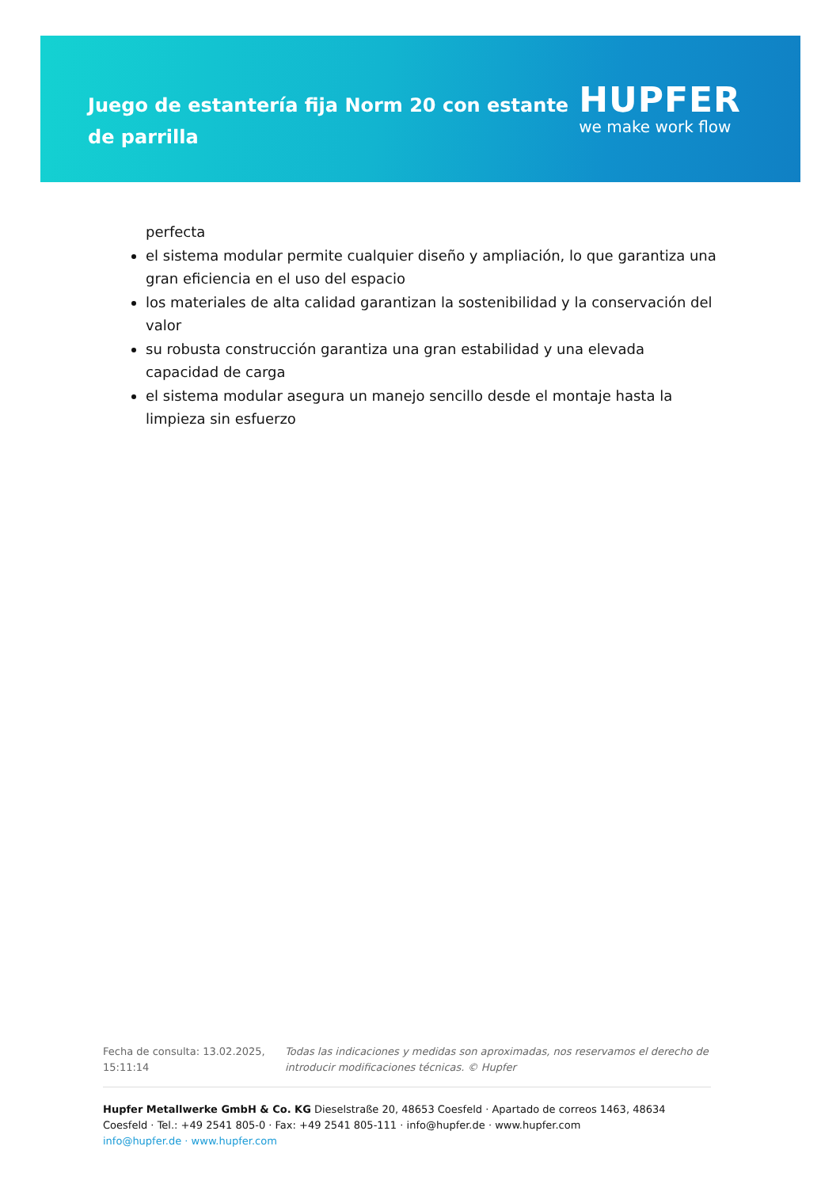Juego de estantería fija Norm 20 con estante de parrilla
HUPFER
we make work flow
perfecta
el sistema modular permite cualquier diseño y ampliación, lo que garantiza una gran eficiencia en el uso del espacio
los materiales de alta calidad garantizan la sostenibilidad y la conservación del valor
su robusta construcción garantiza una gran estabilidad y una elevada capacidad de carga
el sistema modular asegura un manejo sencillo desde el montaje hasta la limpieza sin esfuerzo
Fecha de consulta: 13.02.2025, 15:11:14
Todas las indicaciones y medidas son aproximadas, nos reservamos el derecho de introducir modificaciones técnicas. © Hupfer
Hupfer Metallwerke GmbH & Co. KG Dieselstraße 20, 48653 Coesfeld · Apartado de correos 1463, 48634 Coesfeld · Tel.: +49 2541 805-0 · Fax: +49 2541 805-111 · info@hupfer.de · www.hupfer.com
info@hupfer.de · www.hupfer.com